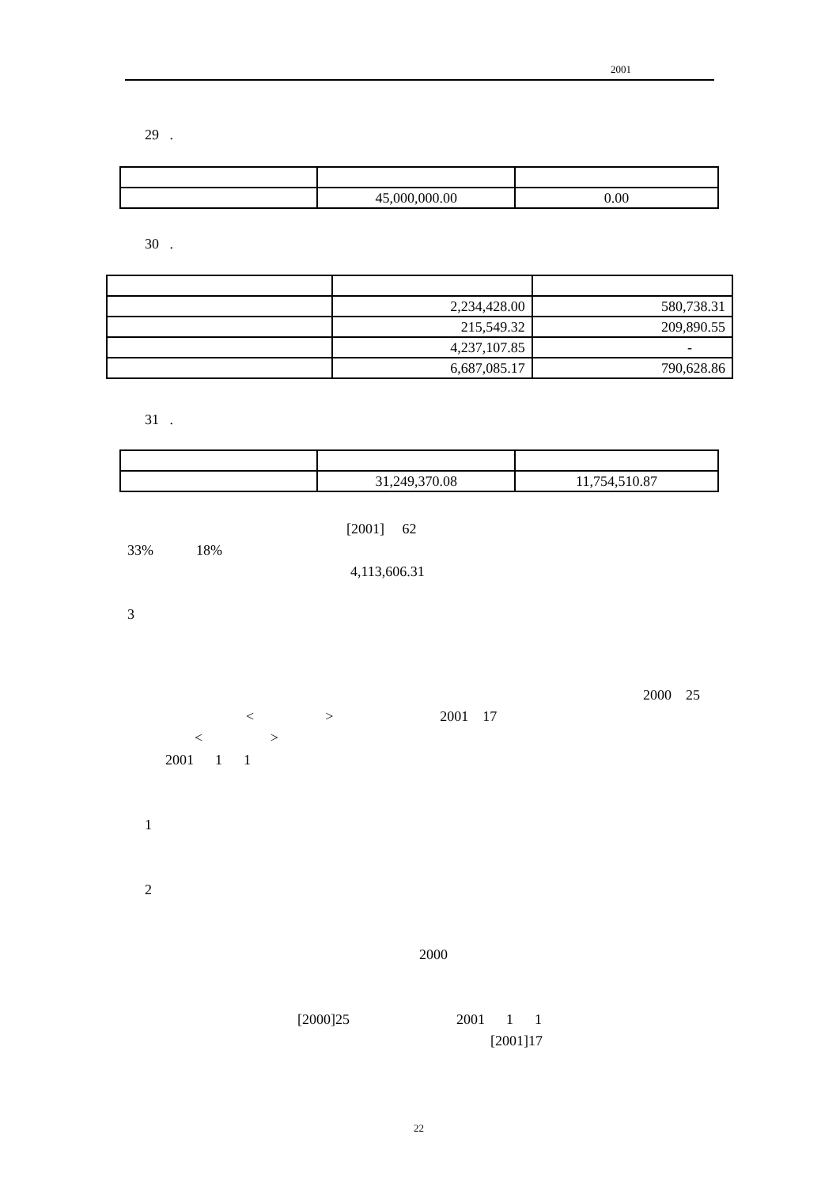2001
29 .
| | 45,000,000.00 | 0.00 |
30 .
| | 2,234,428.00 | 580,738.31 |
| | 215,549.32 | 209,890.55 |
| | 4,237,107.85 | - |
| | 6,687,085.17 | 790,628.86 |
31 .
| | 31,249,370.08 | 11,754,510.87 |
[2001] 62
33% 18%
4,113,606.31
3
2000 25
< > 2001 17
< >
2001 1 1
1
2
2000
[2000]25 2001 1 1
[2001]17
22